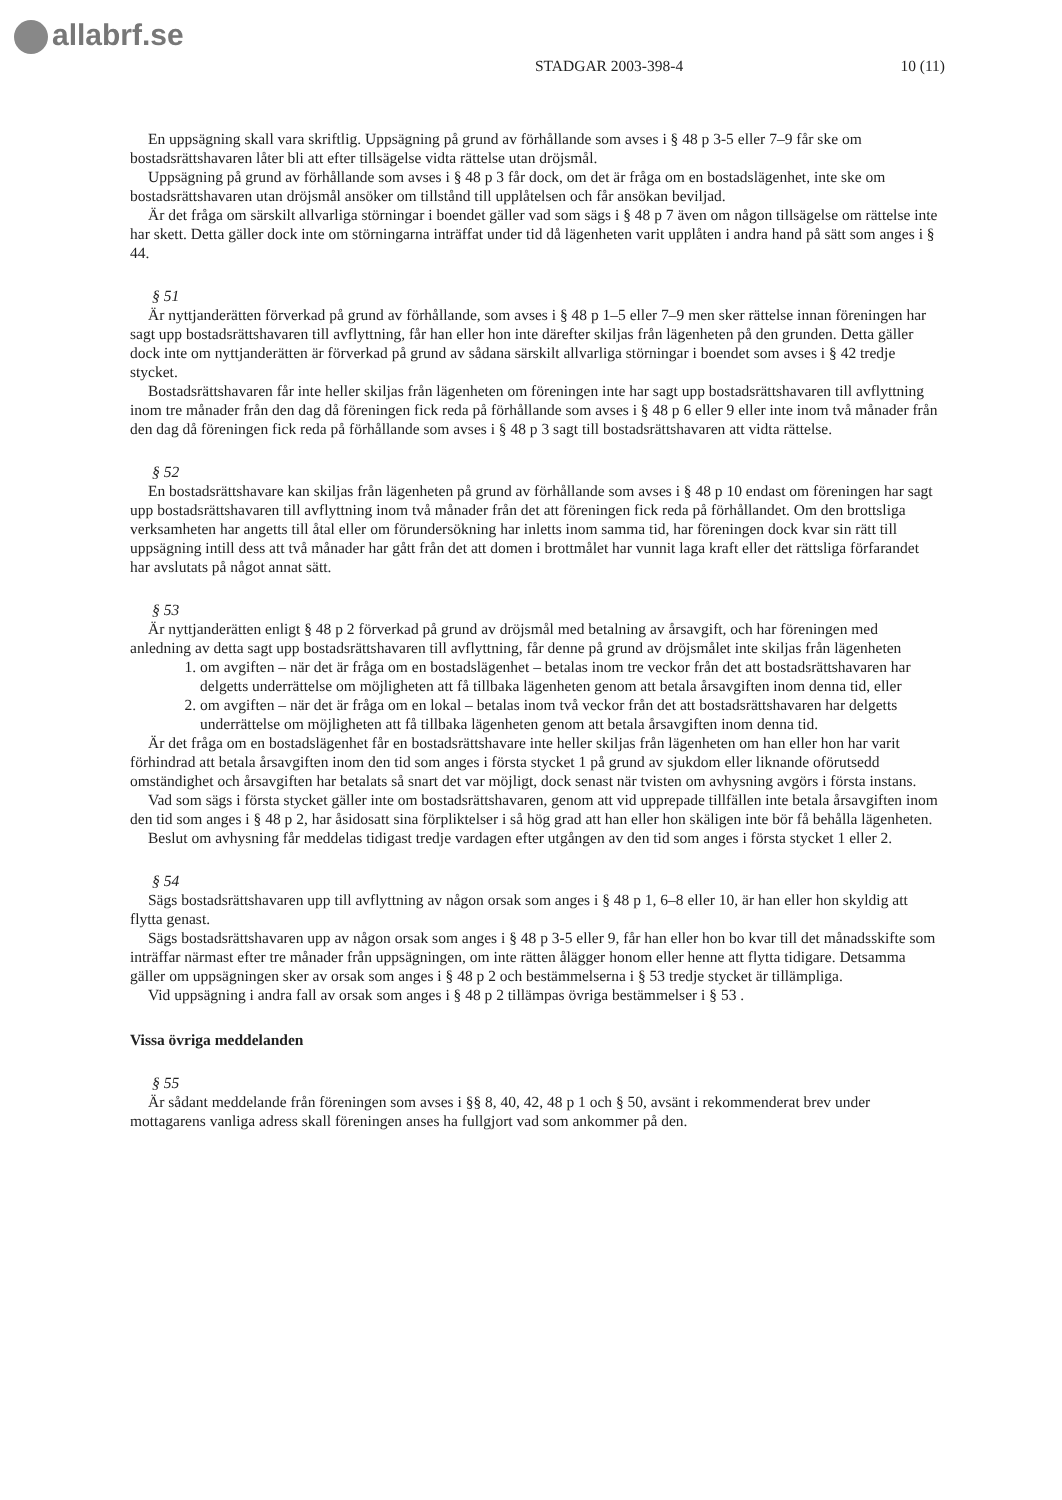allabrf.se
STADGAR 2003-398-4 10 (11)
En uppsägning skall vara skriftlig. Uppsägning på grund av förhållande som avses i § 48 p 3-5 eller 7–9 får ske om bostadsrättshavaren låter bli att efter tillsägelse vidta rättelse utan dröjsmål.
Uppsägning på grund av förhållande som avses i § 48 p 3 får dock, om det är fråga om en bostadslägenhet, inte ske om bostadsrättshavaren utan dröjsmål ansöker om tillstånd till upplåtelsen och får ansökan beviljad.
Är det fråga om särskilt allvarliga störningar i boendet gäller vad som sägs i § 48 p 7 även om någon tillsägelse om rättelse inte har skett. Detta gäller dock inte om störningarna inträffat under tid då lägenheten varit upplåten i andra hand på sätt som anges i § 44.
§ 51
Är nyttjanderätten förverkad på grund av förhållande, som avses i § 48 p 1–5 eller 7–9 men sker rättelse innan föreningen har sagt upp bostadsrättshavaren till avflyttning, får han eller hon inte därefter skiljas från lägenheten på den grunden. Detta gäller dock inte om nyttjanderätten är förverkad på grund av sådana särskilt allvarliga störningar i boendet som avses i § 42 tredje stycket.
Bostadsrättshavaren får inte heller skiljas från lägenheten om föreningen inte har sagt upp bostadsrättshavaren till avflyttning inom tre månader från den dag då föreningen fick reda på förhållande som avses i § 48 p 6 eller 9 eller inte inom två månader från den dag då föreningen fick reda på förhållande som avses i § 48 p 3 sagt till bostadsrättshavaren att vidta rättelse.
§ 52
En bostadsrättshavare kan skiljas från lägenheten på grund av förhållande som avses i § 48 p 10 endast om föreningen har sagt upp bostadsrättshavaren till avflyttning inom två månader från det att föreningen fick reda på förhållandet. Om den brottsliga verksamheten har angetts till åtal eller om förundersökning har inletts inom samma tid, har föreningen dock kvar sin rätt till uppsägning intill dess att två månader har gått från det att domen i brottmålet har vunnit laga kraft eller det rättsliga förfarandet har avslutats på något annat sätt.
§ 53
Är nyttjanderätten enligt § 48 p 2 förverkad på grund av dröjsmål med betalning av årsavgift, och har föreningen med anledning av detta sagt upp bostadsrättshavaren till avflyttning, får denne på grund av dröjsmålet inte skiljas från lägenheten
1. om avgiften – när det är fråga om en bostadslägenhet – betalas inom tre veckor från det att bostadsrättshavaren har delgetts underrättelse om möjligheten att få tillbaka lägenheten genom att betala årsavgiften inom denna tid, eller
2. om avgiften – när det är fråga om en lokal – betalas inom två veckor från det att bostadsrättshavaren har delgetts underrättelse om möjligheten att få tillbaka lägenheten genom att betala årsavgiften inom denna tid.
Är det fråga om en bostadslägenhet får en bostadsrättshavare inte heller skiljas från lägenheten om han eller hon har varit förhindrad att betala årsavgiften inom den tid som anges i första stycket 1 på grund av sjukdom eller liknande oförutsedd omständighet och årsavgiften har betalats så snart det var möjligt, dock senast när tvisten om avhysning avgörs i första instans.
Vad som sägs i första stycket gäller inte om bostadsrättshavaren, genom att vid upprepade tillfällen inte betala årsavgiften inom den tid som anges i § 48 p 2, har åsidosatt sina förpliktelser i så hög grad att han eller hon skäligen inte bör få behålla lägenheten.
Beslut om avhysning får meddelas tidigast tredje vardagen efter utgången av den tid som anges i första stycket 1 eller 2.
§ 54
Sägs bostadsrättshavaren upp till avflyttning av någon orsak som anges i § 48 p 1, 6–8 eller 10, är han eller hon skyldig att flytta genast.
Sägs bostadsrättshavaren upp av någon orsak som anges i § 48 p 3-5 eller 9, får han eller hon bo kvar till det månadsskifte som inträffar närmast efter tre månader från uppsägningen, om inte rätten ålägger honom eller henne att flytta tidigare. Detsamma gäller om uppsägningen sker av orsak som anges i § 48 p 2 och bestämmelserna i § 53 tredje stycket är tillämpliga.
Vid uppsägning i andra fall av orsak som anges i § 48 p 2 tillämpas övriga bestämmelser i § 53 .
Vissa övriga meddelanden
§ 55
Är sådant meddelande från föreningen som avses i §§ 8, 40, 42, 48 p 1 och § 50, avsänt i rekommenderat brev under mottagarens vanliga adress skall föreningen anses ha fullgjort vad som ankommer på den.